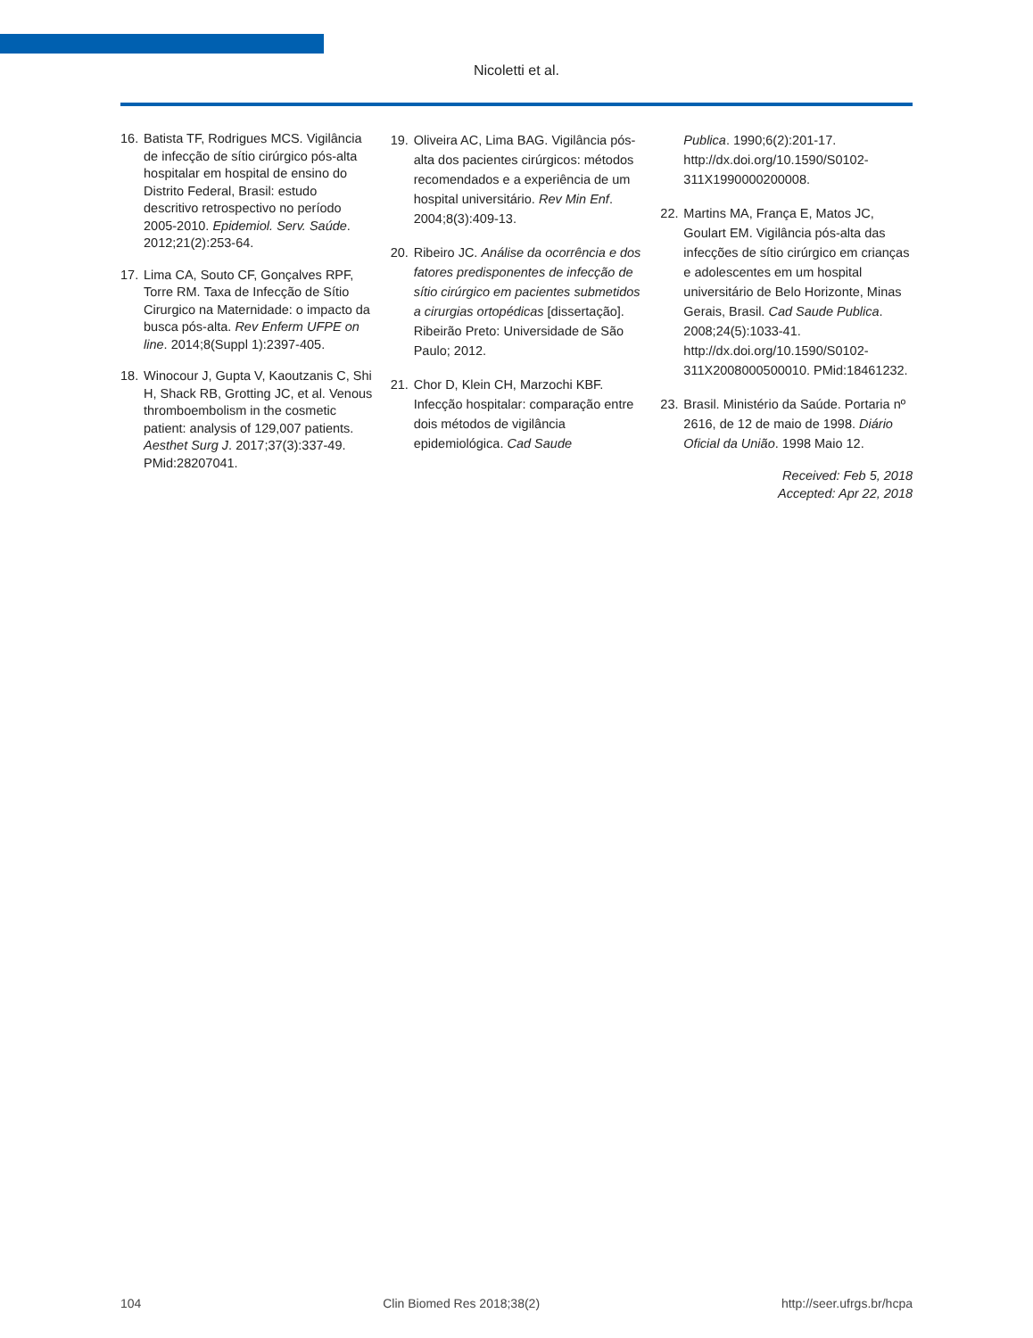Nicoletti et al.
16. Batista TF, Rodrigues MCS. Vigilância de infecção de sítio cirúrgico pós-alta hospitalar em hospital de ensino do Distrito Federal, Brasil: estudo descritivo retrospectivo no período 2005-2010. Epidemiol. Serv. Saúde. 2012;21(2):253-64.
17. Lima CA, Souto CF, Gonçalves RPF, Torre RM. Taxa de Infecção de Sítio Cirurgico na Maternidade: o impacto da busca pós-alta. Rev Enferm UFPE on line. 2014;8(Suppl 1):2397-405.
18. Winocour J, Gupta V, Kaoutzanis C, Shi H, Shack RB, Grotting JC, et al. Venous thromboembolism in the cosmetic patient: analysis of 129,007 patients. Aesthet Surg J. 2017;37(3):337-49. PMid:28207041.
19. Oliveira AC, Lima BAG. Vigilância pós-alta dos pacientes cirúrgicos: métodos recomendados e a experiência de um hospital universitário. Rev Min Enf. 2004;8(3):409-13.
20. Ribeiro JC. Análise da ocorrência e dos fatores predisponentes de infecção de sítio cirúrgico em pacientes submetidos a cirurgias ortopédicas [dissertação]. Ribeirão Preto: Universidade de São Paulo; 2012.
21. Chor D, Klein CH, Marzochi KBF. Infecção hospitalar: comparação entre dois métodos de vigilância epidemiológica. Cad Saude
Publica. 1990;6(2):201-17. http://dx.doi.org/10.1590/S0102-311X1990000200008.
22. Martins MA, França E, Matos JC, Goulart EM. Vigilância pós-alta das infecções de sítio cirúrgico em crianças e adolescentes em um hospital universitário de Belo Horizonte, Minas Gerais, Brasil. Cad Saude Publica. 2008;24(5):1033-41. http://dx.doi.org/10.1590/S0102-311X2008000500010. PMid:18461232.
23. Brasil. Ministério da Saúde. Portaria nº 2616, de 12 de maio de 1998. Diário Oficial da União. 1998 Maio 12.
Received: Feb 5, 2018
Accepted: Apr 22, 2018
104 Clin Biomed Res 2018;38(2) http://seer.ufrgs.br/hcpa